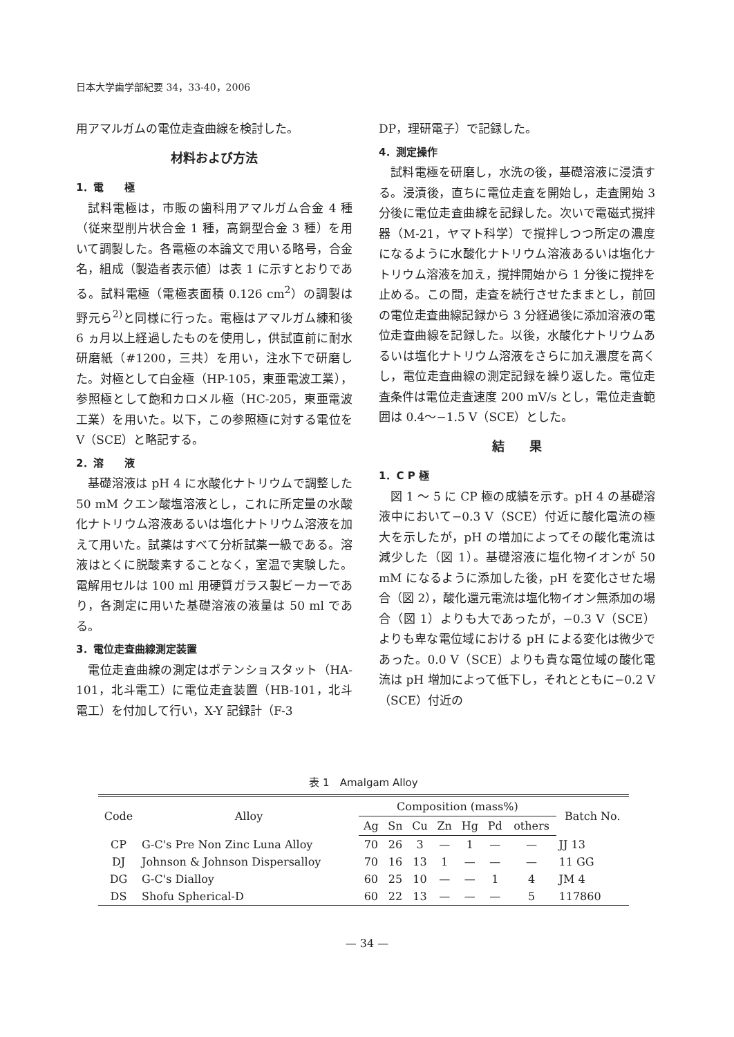日本大学歯学部紀要 34，33-40，2006
用アマルガムの電位走査曲線を検討した。
材料および方法
1．電　　極
試料電極は，市販の歯科用アマルガム合金 4 種（従来型削片状合金 1 種，高銅型合金 3 種）を用いて調製した。各電極の本論文で用いる略号，合金名，組成（製造者表示値）は表 1 に示すとおりである。試料電極（電極表面積 0.126 cm<sup>2</sup>）の調製は野元ら<sup>2)</sup>と同様に行った。電極はアマルガム練和後 6 ヵ月以上経過したものを使用し，供試直前に耐水研磨紙（#1200，三共）を用い，注水下で研磨した。対極として白金極（HP-105，東亜電波工業），参照極として飽和カロメル極（HC-205，東亜電波工業）を用いた。以下，この参照極に対する電位を V（SCE）と略記する。
2．溶　　液
基礎溶液は pH 4 に水酸化ナトリウムで調整した 50 mM クエン酸塩溶液とし，これに所定量の水酸化ナトリウム溶液あるいは塩化ナトリウム溶液を加えて用いた。試薬はすべて分析試薬一級である。溶液はとくに脱酸素することなく，室温で実験した。電解用セルは 100 ml 用硬質ガラス製ビーカーであり，各測定に用いた基礎溶液の液量は 50 ml である。
3．電位走査曲線測定装置
電位走査曲線の測定はポテンショスタット（HA-101，北斗電工）に電位走査装置（HB-101，北斗電工）を付加して行い，X-Y 記録計（F-3
DP，理研電子）で記録した。
4．測定操作
試料電極を研磨し，水洗の後，基礎溶液に浸漬する。浸漬後，直ちに電位走査を開始し，走査開始 3 分後に電位走査曲線を記録した。次いで電磁式撹拌器（M-21，ヤマト科学）で撹拌しつつ所定の濃度になるように水酸化ナトリウム溶液あるいは塩化ナトリウム溶液を加え，撹拌開始から 1 分後に撹拌を止める。この間，走査を続行させたままとし，前回の電位走査曲線記録から 3 分経過後に添加溶液の電位走査曲線を記録した。以後，水酸化ナトリウムあるいは塩化ナトリウム溶液をさらに加え濃度を高くし，電位走査曲線の測定記録を繰り返した。電位走査条件は電位走査速度 200 mV/s とし，電位走査範囲は 0.4〜−1.5 V（SCE）とした。
結　　果
1．C P 極
図 1 〜 5 に CP 極の成績を示す。pH 4 の基礎溶液中において−0.3 V（SCE）付近に酸化電流の極大を示したが，pH の増加によってその酸化電流は減少した（図 1）。基礎溶液に塩化物イオンが 50 mM になるように添加した後，pH を変化させた場合（図 2），酸化還元電流は塩化物イオン無添加の場合（図 1）よりも大であったが，−0.3 V（SCE）よりも卑な電位域における pH による変化は微少であった。0.0 V（SCE）よりも貴な電位域の酸化電流は pH 増加によって低下し，それとともに−0.2 V（SCE）付近の
表 1　Amalgam Alloy
| Code | Alloy | Composition (mass%) | | | | | | | Batch No. |
| --- | --- | --- | --- | --- | --- | --- | --- | --- | --- |
| | | Ag | Sn | Cu | Zn | Hg | Pd | others | |
| CP | G-C's Pre Non Zinc Luna Alloy | 70 | 26 | 3 | — | 1 | — | — | JJ 13 |
| DJ | Johnson & Johnson Dispersalloy | 70 | 16 | 13 | 1 | — | — | — | 11 GG |
| DG | G-C's Dialloy | 60 | 25 | 10 | — | — | 1 | 4 | JM 4 |
| DS | Shofu Spherical-D | 60 | 22 | 13 | — | — | — | 5 | 117860 |
— 34 —